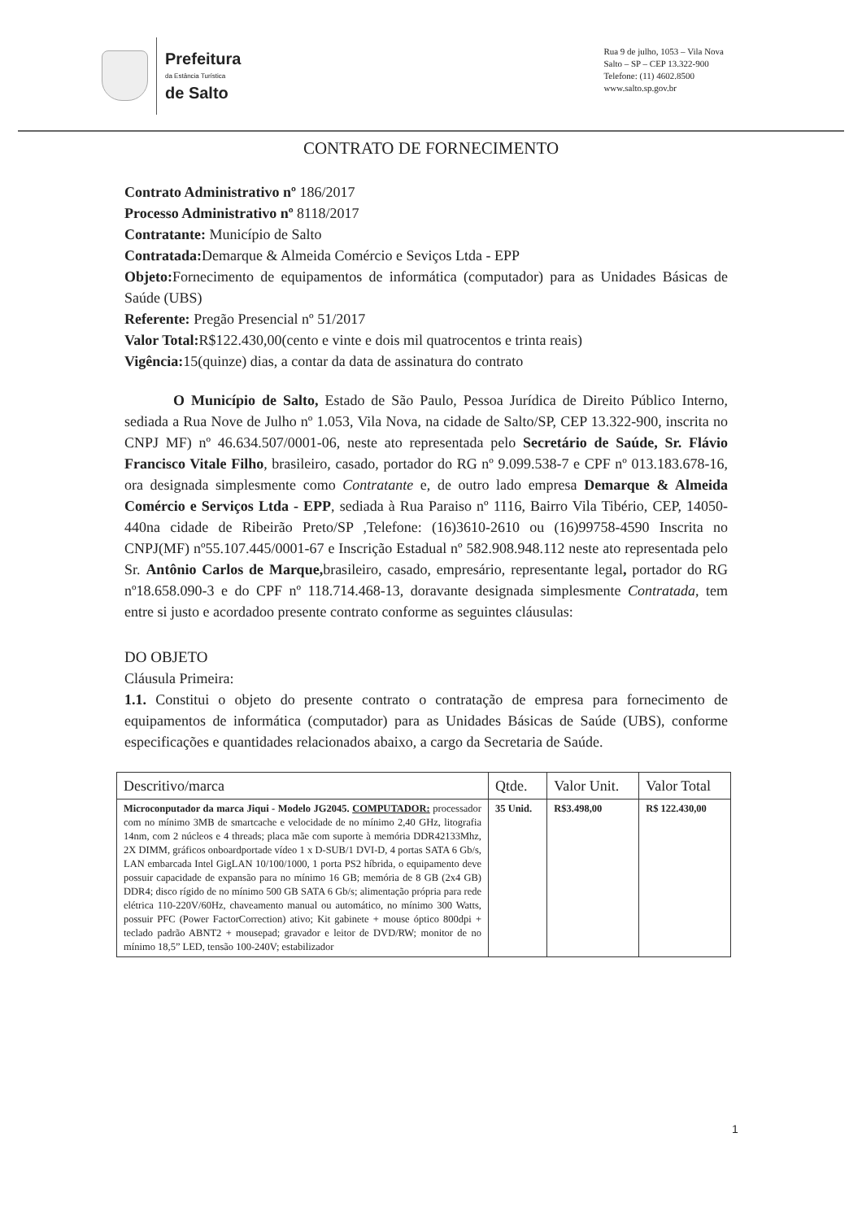Prefeitura
da Estância Turística
de Salto
Rua 9 de julho, 1053 – Vila Nova
Salto – SP – CEP 13.322-900
Telefone: (11) 4602.8500
www.salto.sp.gov.br
CONTRATO DE FORNECIMENTO
Contrato Administrativo nº 186/2017
Processo Administrativo nº 8118/2017
Contratante: Município de Salto
Contratada: Demarque & Almeida Comércio e Seviços Ltda - EPP
Objeto: Fornecimento de equipamentos de informática (computador) para as Unidades Básicas de Saúde (UBS)
Referente: Pregão Presencial nº 51/2017
Valor Total: R$122.430,00(cento e vinte e dois mil quatrocentos e trinta reais)
Vigência: 15(quinze) dias, a contar da data de assinatura do contrato
O Município de Salto, Estado de São Paulo, Pessoa Jurídica de Direito Público Interno, sediada a Rua Nove de Julho nº 1.053, Vila Nova, na cidade de Salto/SP, CEP 13.322-900, inscrita no CNPJ MF) nº 46.634.507/0001-06, neste ato representada pelo Secretário de Saúde, Sr. Flávio Francisco Vitale Filho, brasileiro, casado, portador do RG nº 9.099.538-7 e CPF nº 013.183.678-16, ora designada simplesmente como Contratante e, de outro lado empresa Demarque & Almeida Comércio e Serviços Ltda - EPP, sediada à Rua Paraiso nº 1116, Bairro Vila Tibério, CEP, 14050-440na cidade de Ribeirão Preto/SP ,Telefone: (16)3610-2610 ou (16)99758-4590 Inscrita no CNPJ(MF) nº55.107.445/0001-67 e Inscrição Estadual nº 582.908.948.112 neste ato representada pelo Sr. Antônio Carlos de Marque, brasileiro, casado, empresário, representante legal, portador do RG nº18.658.090-3 e do CPF nº 118.714.468-13, doravante designada simplesmente Contratada, tem entre si justo e acordadoo presente contrato conforme as seguintes cláusulas:
DO OBJETO
Cláusula Primeira:
1.1. Constitui o objeto do presente contrato o contratação de empresa para fornecimento de equipamentos de informática (computador) para as Unidades Básicas de Saúde (UBS), conforme especificações e quantidades relacionados abaixo, a cargo da Secretaria de Saúde.
| Descritivo/marca | Qtde. | Valor Unit. | Valor Total |
| --- | --- | --- | --- |
| Microconputador da marca Jiqui - Modelo JG2045. COMPUTADOR: processador com no mínimo 3MB de smartcache e velocidade de no mínimo 2,40 GHz, litografia 14nm, com 2 núcleos e 4 threads; placa mãe com suporte à memória DDR42133Mhz, 2X DIMM, gráficos onboardportade vídeo 1 x D-SUB/1 DVI-D, 4 portas SATA 6 Gb/s, LAN embarcada Intel GigLAN 10/100/1000, 1 porta PS2 híbrida, o equipamento deve possuir capacidade de expansão para no mínimo 16 GB; memória de 8 GB (2x4 GB) DDR4; disco rígido de no mínimo 500 GB SATA 6 Gb/s; alimentação própria para rede elétrica 110-220V/60Hz, chaveamento manual ou automático, no mínimo 300 Watts, possuir PFC (Power FactorCorrection) ativo; Kit gabinete + mouse óptico 800dpi + teclado padrão ABNT2 + mousepad; gravador e leitor de DVD/RW; monitor de no mínimo 18,5” LED, tensão 100-240V; estabilizador | 35 Unid. | R$3.498,00 | R$ 122.430,00 |
1